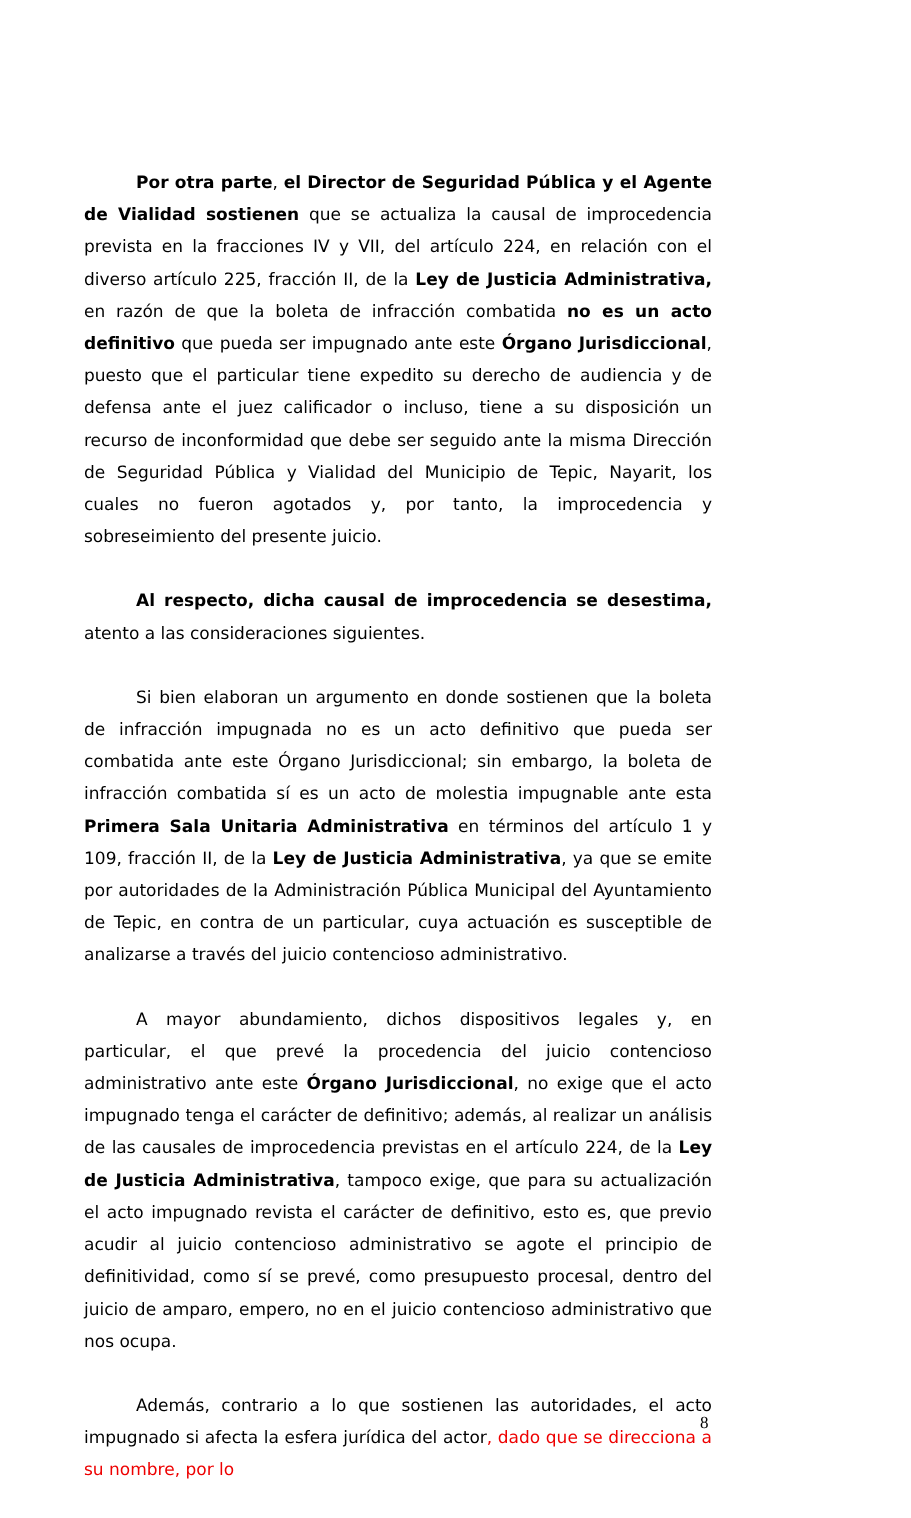Por otra parte, el Director de Seguridad Pública y el Agente de Vialidad sostienen que se actualiza la causal de improcedencia prevista en la fracciones IV y VII, del artículo 224, en relación con el diverso artículo 225, fracción II, de la Ley de Justicia Administrativa, en razón de que la boleta de infracción combatida no es un acto definitivo que pueda ser impugnado ante este Órgano Jurisdiccional, puesto que el particular tiene expedito su derecho de audiencia y de defensa ante el juez calificador o incluso, tiene a su disposición un recurso de inconformidad que debe ser seguido ante la misma Dirección de Seguridad Pública y Vialidad del Municipio de Tepic, Nayarit, los cuales no fueron agotados y, por tanto, la improcedencia y sobreseimiento del presente juicio.
Al respecto, dicha causal de improcedencia se desestima, atento a las consideraciones siguientes.
Si bien elaboran un argumento en donde sostienen que la boleta de infracción impugnada no es un acto definitivo que pueda ser combatida ante este Órgano Jurisdiccional; sin embargo, la boleta de infracción combatida sí es un acto de molestia impugnable ante esta Primera Sala Unitaria Administrativa en términos del artículo 1 y 109, fracción II, de la Ley de Justicia Administrativa, ya que se emite por autoridades de la Administración Pública Municipal del Ayuntamiento de Tepic, en contra de un particular, cuya actuación es susceptible de analizarse a través del juicio contencioso administrativo.
A mayor abundamiento, dichos dispositivos legales y, en particular, el que prevé la procedencia del juicio contencioso administrativo ante este Órgano Jurisdiccional, no exige que el acto impugnado tenga el carácter de definitivo; además, al realizar un análisis de las causales de improcedencia previstas en el artículo 224, de la Ley de Justicia Administrativa, tampoco exige, que para su actualización el acto impugnado revista el carácter de definitivo, esto es, que previo acudir al juicio contencioso administrativo se agote el principio de definitividad, como sí se prevé, como presupuesto procesal, dentro del juicio de amparo, empero, no en el juicio contencioso administrativo que nos ocupa.
Además, contrario a lo que sostienen las autoridades, el acto impugnado si afecta la esfera jurídica del actor, dado que se direcciona a su nombre, por lo
8